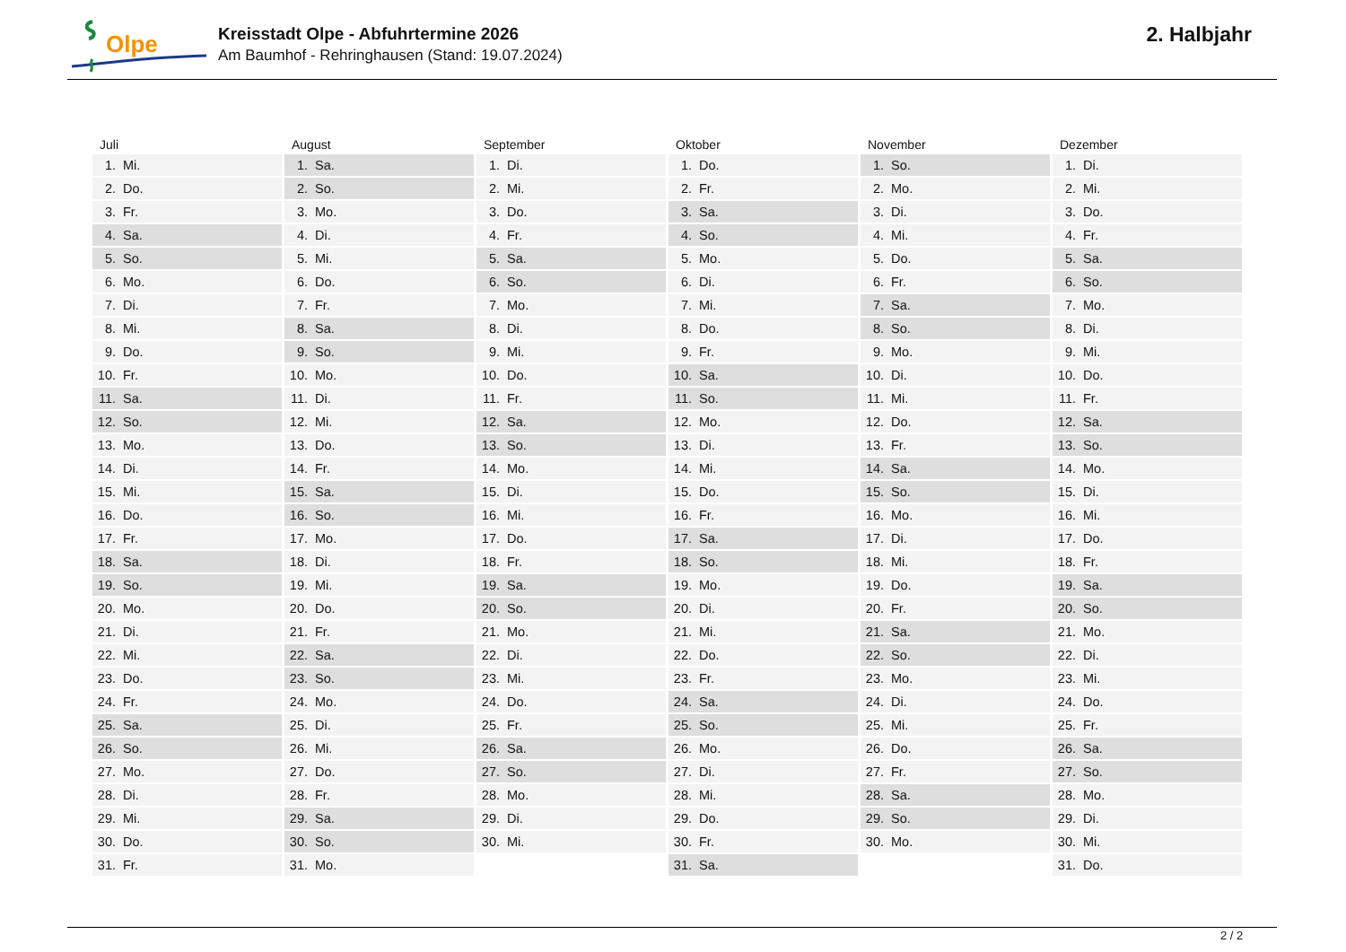Olpe
Kreisstadt Olpe - Abfuhrtermine 2026
Am Baumhof - Rehringhausen (Stand: 19.07.2024)
2. Halbjahr
| Juli | August | September | Oktober | November | Dezember |
| --- | --- | --- | --- | --- | --- |
| 1. Mi. | 1. Sa. | 1. Di. | 1. Do. | 1. So. | 1. Di. |
| 2. Do. | 2. So. | 2. Mi. | 2. Fr. | 2. Mo. | 2. Mi. |
| 3. Fr. | 3. Mo. | 3. Do. | 3. Sa. | 3. Di. | 3. Do. |
| 4. Sa. | 4. Di. | 4. Fr. | 4. So. | 4. Mi. | 4. Fr. |
| 5. So. | 5. Mi. | 5. Sa. | 5. Mo. | 5. Do. | 5. Sa. |
| 6. Mo. | 6. Do. | 6. So. | 6. Di. | 6. Fr. | 6. So. |
| 7. Di. | 7. Fr. | 7. Mo. | 7. Mi. | 7. Sa. | 7. Mo. |
| 8. Mi. | 8. Sa. | 8. Di. | 8. Do. | 8. So. | 8. Di. |
| 9. Do. | 9. So. | 9. Mi. | 9. Fr. | 9. Mo. | 9. Mi. |
| 10. Fr. | 10. Mo. | 10. Do. | 10. Sa. | 10. Di. | 10. Do. |
| 11. Sa. | 11. Di. | 11. Fr. | 11. So. | 11. Mi. | 11. Fr. |
| 12. So. | 12. Mi. | 12. Sa. | 12. Mo. | 12. Do. | 12. Sa. |
| 13. Mo. | 13. Do. | 13. So. | 13. Di. | 13. Fr. | 13. So. |
| 14. Di. | 14. Fr. | 14. Mo. | 14. Mi. | 14. Sa. | 14. Mo. |
| 15. Mi. | 15. Sa. | 15. Di. | 15. Do. | 15. So. | 15. Di. |
| 16. Do. | 16. So. | 16. Mi. | 16. Fr. | 16. Mo. | 16. Mi. |
| 17. Fr. | 17. Mo. | 17. Do. | 17. Sa. | 17. Di. | 17. Do. |
| 18. Sa. | 18. Di. | 18. Fr. | 18. So. | 18. Mi. | 18. Fr. |
| 19. So. | 19. Mi. | 19. Sa. | 19. Mo. | 19. Do. | 19. Sa. |
| 20. Mo. | 20. Do. | 20. So. | 20. Di. | 20. Fr. | 20. So. |
| 21. Di. | 21. Fr. | 21. Mo. | 21. Mi. | 21. Sa. | 21. Mo. |
| 22. Mi. | 22. Sa. | 22. Di. | 22. Do. | 22. So. | 22. Di. |
| 23. Do. | 23. So. | 23. Mi. | 23. Fr. | 23. Mo. | 23. Mi. |
| 24. Fr. | 24. Mo. | 24. Do. | 24. Sa. | 24. Di. | 24. Do. |
| 25. Sa. | 25. Di. | 25. Fr. | 25. So. | 25. Mi. | 25. Fr. |
| 26. So. | 26. Mi. | 26. Sa. | 26. Mo. | 26. Do. | 26. Sa. |
| 27. Mo. | 27. Do. | 27. So. | 27. Di. | 27. Fr. | 27. So. |
| 28. Di. | 28. Fr. | 28. Mo. | 28. Mi. | 28. Sa. | 28. Mo. |
| 29. Mi. | 29. Sa. | 29. Di. | 29. Do. | 29. So. | 29. Di. |
| 30. Do. | 30. So. | 30. Mi. | 30. Fr. | 30. Mo. | 30. Mi. |
| 31. Fr. | 31. Mo. | | 31. Sa. | | 31. Do. |
2 / 2